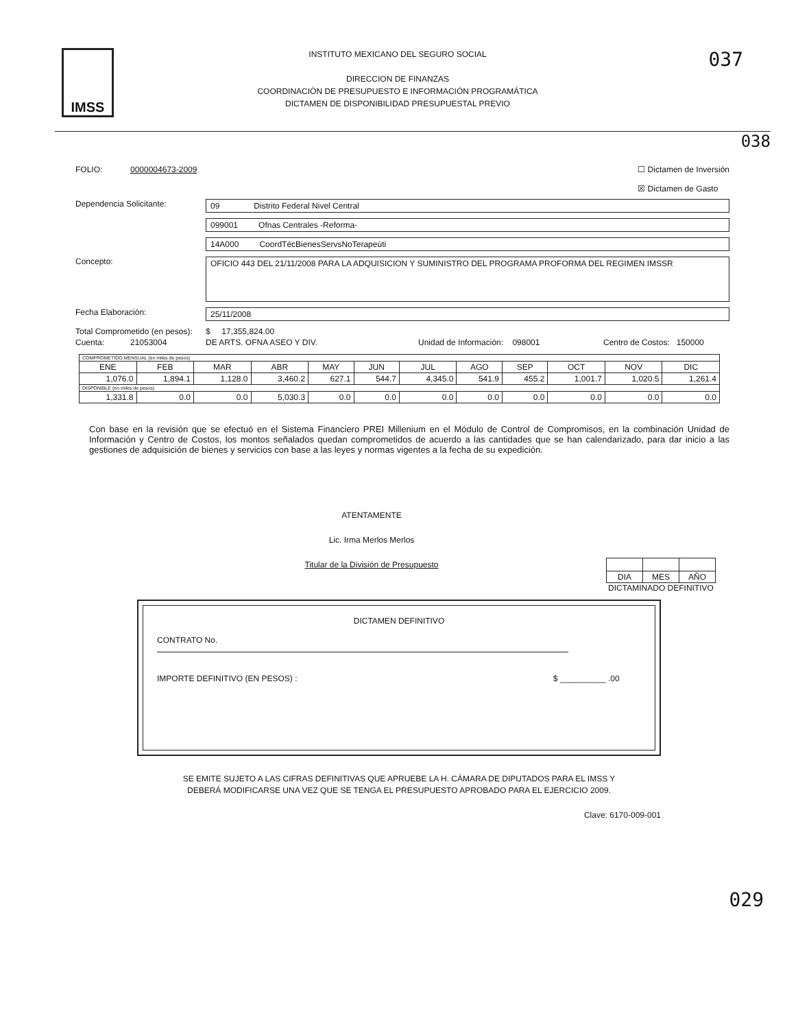IMSS
INSTITUTO MEXICANO DEL SEGURO SOCIAL
DIRECCION DE FINANZAS
COORDINACIÓN DE PRESUPUESTO E INFORMACIÓN PROGRAMÁTICA
DICTAMEN DE DISPONIBILIDAD PRESUPUESTAL PREVIO
037
038
FOLIO: 0000004673-2009 ☐ Dictamen de Inversión
☒ Dictamen de Gasto
Dependencia Solicitante: 09 Distrito Federal Nivel Central
099001 Ofnas Centrales -Reforma-
14A000 CoordTécBienesServsNoTerapeúti
Concepto:
OFICIO 443 DEL 21/11/2008 PARA LA ADQUISICION Y SUMINISTRO DEL PROGRAMA PROFORMA DEL REGIMEN IMSSR
Fecha Elaboración: 25/11/2008
Total Comprometido (en pesos):
$ 17,355,824.00
Cuenta: 21053004 DE ARTS. OFNA ASEO Y DIV. Unidad de Información: 098001 Centro de Costos: 150000
| COMPROMETIDO MENSUAL (en miles de pesos) | | | | | | | | | | | |
| ENE | FEB | MAR | ABR | MAY | JUN | JUL | AGO | SEP | OCT | NOV | DIC |
| 1,076.0 | 1,894.1 | 1,128.0 | 3,460.2 | 627.1 | 544.7 | 4,345.0 | 541.9 | 455.2 | 1,001.7 | 1,020.5 | 1,261.4 |
| DISPONIBLE (en miles de pesos) | | | | | | | | | | | |
| 1,331.8 | 0.0 | 0.0 | 5,030.3 | 0.0 | 0.0 | 0.0 | 0.0 | 0.0 | 0.0 | 0.0 | 0.0 |
Con base en la revisión que se efectuó en el Sistema Financiero PREI Millenium en el Módulo de Control de Compromisos, en la combinación Unidad de Información y Centro de Costos, los montos señalados quedan comprometidos de acuerdo a las cantidades que se han calendarizado, para dar inicio a las gestiones de adquisición de bienes y servicios con base a las leyes y normas vigentes a la fecha de su expedición.
ATENTAMENTE
Lic. Irma Merlos Merlos
Titular de la División de Presupuesto
| DIA | MES | AÑO |
DICTAMINADO DEFINITIVO
DICTAMEN DEFINITIVO
CONTRATO No.
IMPORTE DEFINITIVO (EN PESOS) : $ __________ .00
SE EMITE SUJETO A LAS CIFRAS DEFINITIVAS QUE APRUEBE LA H. CÁMARA DE DIPUTADOS PARA EL IMSS Y
DEBERÁ MODIFICARSE UNA VEZ QUE SE TENGA EL PRESUPUESTO APROBADO PARA EL EJERCICIO 2009.
Clave: 6170-009-001
029